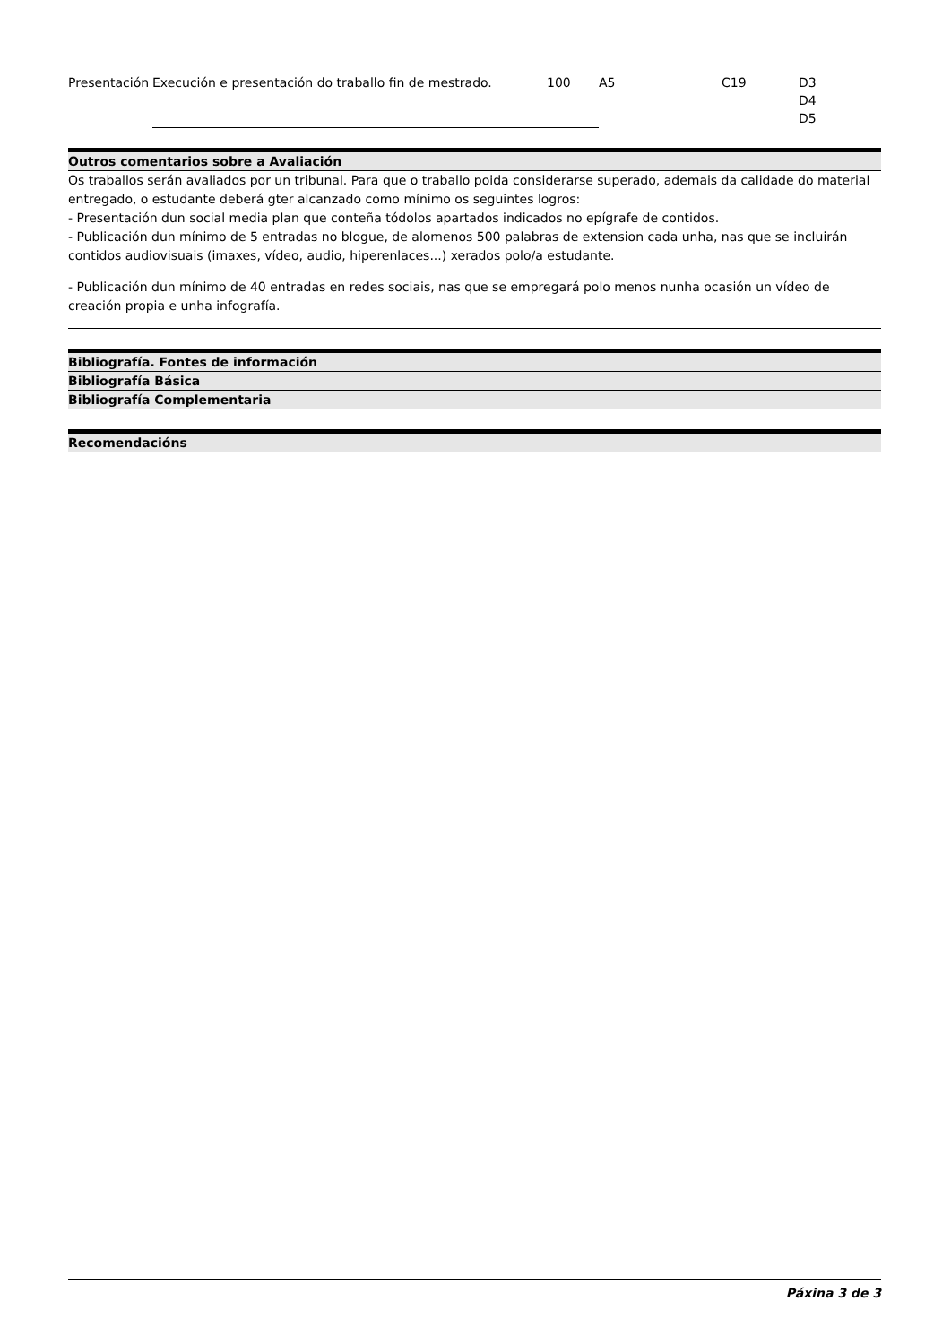| Presentación | Execución e presentación do traballo fin de mestrado. | 100 | A5 | C19 | D3 D4 D5 |
Outros comentarios sobre a Avaliación
Os traballos serán avaliados por un tribunal. Para que o traballo poida considerarse superado, ademais da calidade do material entregado, o estudante deberá gter alcanzado como mínimo os seguintes logros:
- Presentación dun social media plan que conteña tódolos apartados indicados no epígrafe de contidos.
- Publicación dun mínimo de 5 entradas no blogue, de alomenos 500 palabras de extension cada unha, nas que se incluirán contidos audiovisuais (imaxes, vídeo, audio, hiperenlaces...) xerados polo/a estudante.
- Publicación dun mínimo de 40 entradas en redes sociais, nas que se empregará polo menos nunha ocasión un vídeo de creación propia e unha infografía.
Bibliografía. Fontes de información
Bibliografía Básica
Bibliografía Complementaria
Recomendacións
Páxina 3 de 3